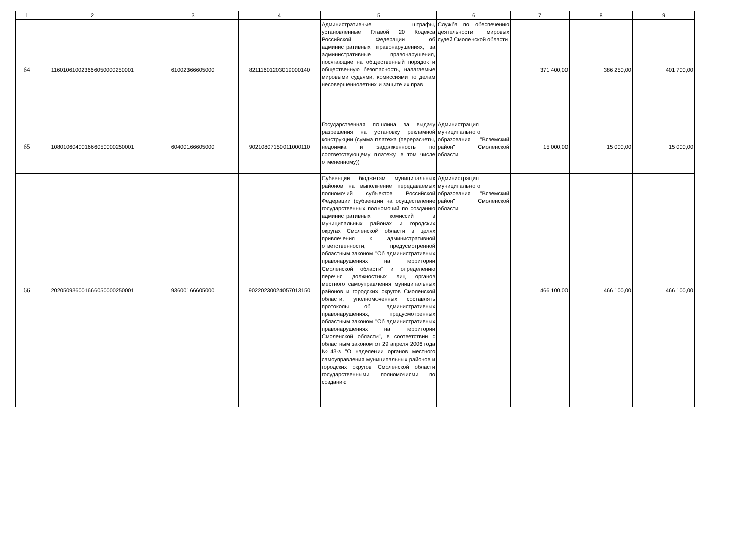| 1 | 2 | 3 | 4 | 5 | 6 | 7 | 8 | 9 |
| --- | --- | --- | --- | --- | --- | --- | --- | --- |
| 64 | 11601061002366605000025000​1 | 61002366605000 | 82111601203019000140 | Административные штрафы, установленные Главой 20 Кодекса Российской Федерации об административных правонарушениях, за административные правонарушения, посягающие на общественный порядок и общественную безопасность, налагаемые мировыми судьями, комиссиями по делам несовершеннолетних и защите их прав | Служба по обеспечению деятельности мировых судей Смоленской области | 371 400,00 | 386 250,00 | 401 700,00 |
| 65 | 10801060400166605000025000​1 | 60400166605000 | 90210807150011000110 | Государственная пошлина за выдачу разрешения на установку рекламной конструкции (сумма платежа (перерасчеты, недоимка и задолженность по соответствующему платежу, в том числе отмененному)) | Администрация муниципального образования "Вяземский район" Смоленской области | 15 000,00 | 15 000,00 | 15 000,00 |
| 66 | 20205093600166605000025000​1 | 93600166605000 | 90220230024057013150 | Субвенции бюджетам муниципальных районов на выполнение передаваемых полномочий субъектов Российской Федерации (субвенции на осуществление государственных полномочий по созданию административных комиссий в муниципальных районах и городских округах Смоленской области в целях привлечения к административной ответственности, предусмотренной областным законом "Об административных правонарушениях на территории Смоленской области" и определению перечня должностных лиц органов местного самоуправления муниципальных районов и городских округов Смоленской области, уполномоченных составлять протоколы об административных правонарушениях, предусмотренных областным законом "Об административных правонарушениях на территории Смоленской области", в соответствии с областным законом от 29 апреля 2006 года №43-з "О наделении органов местного самоуправления муниципальных районов и городских округов Смоленской области государственными полномочиями по созданию | Администрация муниципального образования "Вяземский район" Смоленской области | 466 100,00 | 466 100,00 | 466 100,00 |